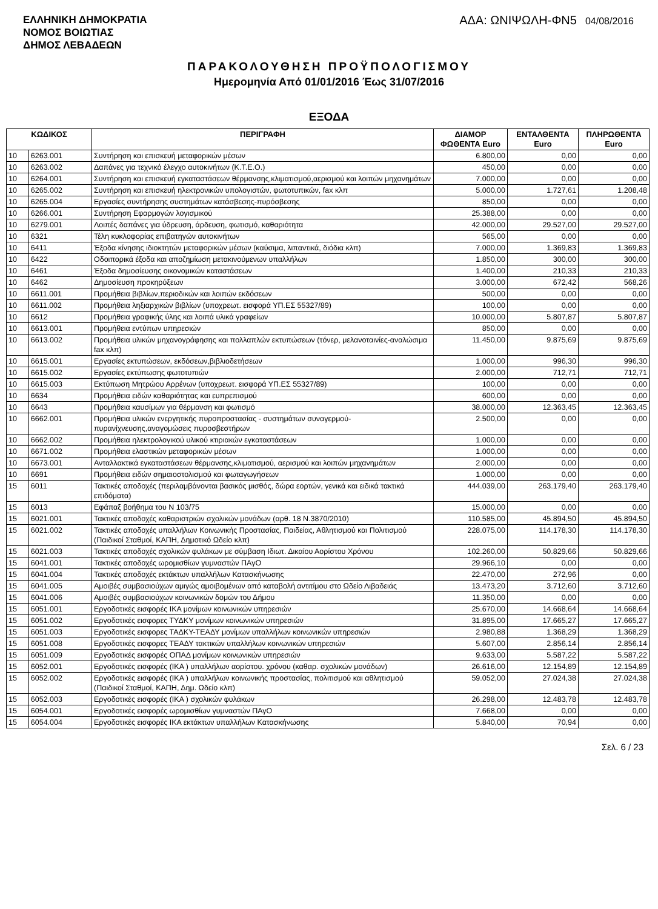ΕΛΛΗΝΙΚΗ ΔΗΜΟΚΡΑΤΙΑ
ΝΟΜΟΣ ΒΟΙΩΤΙΑΣ
ΔΗΜΟΣ ΛΕΒΑΔΕΩΝ
ΑΔΑ: ΩΝΙΨΩΛΗ-ΦΝ5 04/08/2016
ΠΑΡΑΚΟΛΟΥΘΗΣΗ ΠΡΟΫΠΟΛΟΓΙΣΜΟΥ
Ημερομηνία Από 01/01/2016 Έως 31/07/2016
ΕΞΟΔΑ
| ΚΩΔΙΚΟΣ | | ΠΕΡΙΓΡΑΦΗ | ΔΙΑΜΟΡ ΦΩΘΕΝΤΑ Euro | ΕΝΤΑΛΘΕΝΤΑ Euro | ΠΛΗΡΩΘΕΝΤΑ Euro |
| --- | --- | --- | --- | --- | --- |
| 10 | 6263.001 | Συντήρηση και επισκευή μεταφορικών μέσων | 6.800,00 | 0,00 | 0,00 |
| 10 | 6263.002 | Δαπάνες για τεχνικό έλεγχο αυτοκινήτων (Κ.Τ.Ε.Ο.) | 450,00 | 0,00 | 0,00 |
| 10 | 6264.001 | Συντήρηση και επισκευή εγκαταστάσεων θέρμανσης,κλιματισμού,αερισμού και λοιπών μηχανημάτων | 7.000,00 | 0,00 | 0,00 |
| 10 | 6265.002 | Συντήρηση και επισκευή ηλεκτρονικών υπολογιστών, φωτοτυπικών, fax κλπ | 5.000,00 | 1.727,61 | 1.208,48 |
| 10 | 6265.004 | Εργασίες συντήρησης συστημάτων κατάσβεσης-πυρόσβεσης | 850,00 | 0,00 | 0,00 |
| 10 | 6266.001 | Συντήρηση Εφαρμογών λογισμικού | 25.388,00 | 0,00 | 0,00 |
| 10 | 6279.001 | Λοιπές δαπάνες για ύδρευση, άρδευση, φωτισμό, καθαριότητα | 42.000,00 | 29.527,00 | 29.527,00 |
| 10 | 6321 | Τέλη κυκλοφορίας επιβατηγών αυτοκινήτων | 565,00 | 0,00 | 0,00 |
| 10 | 6411 | Έξοδα κίνησης ιδιοκτητών μεταφορικών μέσων (καύσιμα, λιπαντικά, διόδια κλπ) | 7.000,00 | 1.369,83 | 1.369,83 |
| 10 | 6422 | Οδοιπορικά έξοδα και αποζημίωση μετακινούμενων υπαλλήλων | 1.850,00 | 300,00 | 300,00 |
| 10 | 6461 | Έξοδα δημοσίευσης οικονομικών καταστάσεων | 1.400,00 | 210,33 | 210,33 |
| 10 | 6462 | Δημοσίευση προκηρύξεων | 3.000,00 | 672,42 | 568,26 |
| 10 | 6611.001 | Προμήθεια βιβλίων,περιοδικών και λοιπών εκδόσεων | 500,00 | 0,00 | 0,00 |
| 10 | 6611.002 | Προμήθεια ληξιαρχικών βιβλίων (υποχρεωτ. εισφορά ΥΠ.ΕΣ 55327/89) | 100,00 | 0,00 | 0,00 |
| 10 | 6612 | Προμήθεια γραφικής ύλης και λοιπά υλικά γραφείων | 10.000,00 | 5.807,87 | 5.807,87 |
| 10 | 6613.001 | Προμήθεια εντύπων υπηρεσιών | 850,00 | 0,00 | 0,00 |
| 10 | 6613.002 | Προμήθεια υλικών μηχανογράφησης και πολλαπλών εκτυπώσεων (τόνερ, μελανοταινίες-αναλώσιμα fax κλπ) | 11.450,00 | 9.875,69 | 9.875,69 |
| 10 | 6615.001 | Εργασίες εκτυπώσεων, εκδόσεων,βιβλιοδετήσεων | 1.000,00 | 996,30 | 996,30 |
| 10 | 6615.002 | Εργασίες εκτύπωσης φωτοτυπιών | 2.000,00 | 712,71 | 712,71 |
| 10 | 6615.003 | Εκτύπωση Μητρώου Αρρένων (υποχρεωτ. εισφορά ΥΠ.ΕΣ 55327/89) | 100,00 | 0,00 | 0,00 |
| 10 | 6634 | Προμήθεια ειδών καθαριότητας και ευπρεπισμού | 600,00 | 0,00 | 0,00 |
| 10 | 6643 | Προμήθεια καυσίμων για θέρμανση και φωτισμό | 38.000,00 | 12.363,45 | 12.363,45 |
| 10 | 6662.001 | Προμήθεια υλικών ενεργητικής πυροπροστασίας - συστημάτων συναγερμού-πυρανίχνευσης,αναγομώσεις πυροσβεστήρων | 2.500,00 | 0,00 | 0,00 |
| 10 | 6662.002 | Προμήθεια ηλεκτρολογικού υλικού κτιριακών εγκαταστάσεων | 1.000,00 | 0,00 | 0,00 |
| 10 | 6671.002 | Προμήθεια ελαστικών μεταφορικών μέσων | 1.000,00 | 0,00 | 0,00 |
| 10 | 6673.001 | Ανταλλακτικά εγκαταστάσεων θέρμανσης,κλιματισμού, αερισμού και λοιπών μηχανημάτων | 2.000,00 | 0,00 | 0,00 |
| 10 | 6691 | Προμήθεια ειδών σημαιοστολισμού και φωταγωγήσεων | 1.000,00 | 0,00 | 0,00 |
| 15 | 6011 | Τακτικές αποδοχές (περιλαμβάνονται βασικός μισθός, δώρα εορτών, γενικά και ειδικά τακτικά επιδόματα) | 444.039,00 | 263.179,40 | 263.179,40 |
| 15 | 6013 | Εφάπαξ βοήθημα του Ν 103/75 | 15.000,00 | 0,00 | 0,00 |
| 15 | 6021.001 | Τακτικές αποδοχές καθαριστριών σχολικών μονάδων (αρθ. 18 Ν.3870/2010) | 110.585,00 | 45.894,50 | 45.894,50 |
| 15 | 6021.002 | Τακτικές αποδοχές υπαλλήλων Κοινωνικής Προστασίας, Παιδείας, Αθλητισμού και Πολιτισμού (Παιδικοί Σταθμοί, ΚΑΠΗ, Δημοτικό Ωδείο κλπ) | 228.075,00 | 114.178,30 | 114.178,30 |
| 15 | 6021.003 | Τακτικές αποδοχές σχολικών φυλάκων με σύμβαση Ιδιωτ. Δικαίου Αορίστου Χρόνου | 102.260,00 | 50.829,66 | 50.829,66 |
| 15 | 6041.001 | Τακτικές αποδοχές ωρομισθίων γυμναστών ΠΑγΟ | 29.966,10 | 0,00 | 0,00 |
| 15 | 6041.004 | Τακτικές αποδοχές εκτάκτων υπαλλήλων Κατασκήνωσης | 22.470,00 | 272,96 | 0,00 |
| 15 | 6041.005 | Αμοιβές συμβασιούχων αμιγώς αμοιβομένων από καταβολή αντιτίμου στο Ωδείο Λιβαδειάς | 13.473,20 | 3.712,60 | 3.712,60 |
| 15 | 6041.006 | Αμοιβές συμβασιούχων κοινωνικών δομών του Δήμου | 11.350,00 | 0,00 | 0,00 |
| 15 | 6051.001 | Εργοδοτικές εισφορές ΙΚΑ μονίμων κοινωνικών υπηρεσιών | 25.670,00 | 14.668,64 | 14.668,64 |
| 15 | 6051.002 | Εργοδοτικές εισφορες ΤΥΔΚΥ μονίμων κοινωνικών υπηρεσιών | 31.895,00 | 17.665,27 | 17.665,27 |
| 15 | 6051.003 | Εργοδοτικές εισφορες ΤΑΔΚΥ-ΤΕΑΔΥ μονίμων υπαλλήλων κοινωνικών υπηρεσιών | 2.980,88 | 1.368,29 | 1.368,29 |
| 15 | 6051.008 | Εργοδοτικές εισφορες ΤΕΑΔΥ τακτικών υπαλλήλων κοινωνικών υπηρεσιών | 5.607,00 | 2.856,14 | 2.856,14 |
| 15 | 6051.009 | Εργοδοτικές εισφορές ΟΠΑΔ μονίμων κοινωνικών υπηρεσιών | 9.633,00 | 5.587,22 | 5.587,22 |
| 15 | 6052.001 | Εργοδοτικές εισφορές (ΙΚΑ ) υπαλλήλων αορίστου. χρόνου (καθαρ. σχολικών μονάδων) | 26.616,00 | 12.154,89 | 12.154,89 |
| 15 | 6052.002 | Εργοδοτικές εισφορές (ΙΚΑ ) υπαλλήλων κοινωνικής προστασίας, πολιτισμού και αθλητισμού (Παιδικοί Σταθμοί, ΚΑΠΗ, Δημ. Ωδείο κλπ) | 59.052,00 | 27.024,38 | 27.024,38 |
| 15 | 6052.003 | Εργοδοτικές εισφορές (ΙΚΑ ) σχολικών φυλάκων | 26.298,00 | 12.483,78 | 12.483,78 |
| 15 | 6054.001 | Εργοδοτικές εισφορές ωρομισθίων γυμναστών ΠΑγΟ | 7.668,00 | 0,00 | 0,00 |
| 15 | 6054.004 | Εργοδοτικές εισφορές ΙΚΑ εκτάκτων υπαλλήλων Κατασκήνωσης | 5.840,00 | 70,94 | 0,00 |
Σελ. 6 / 23